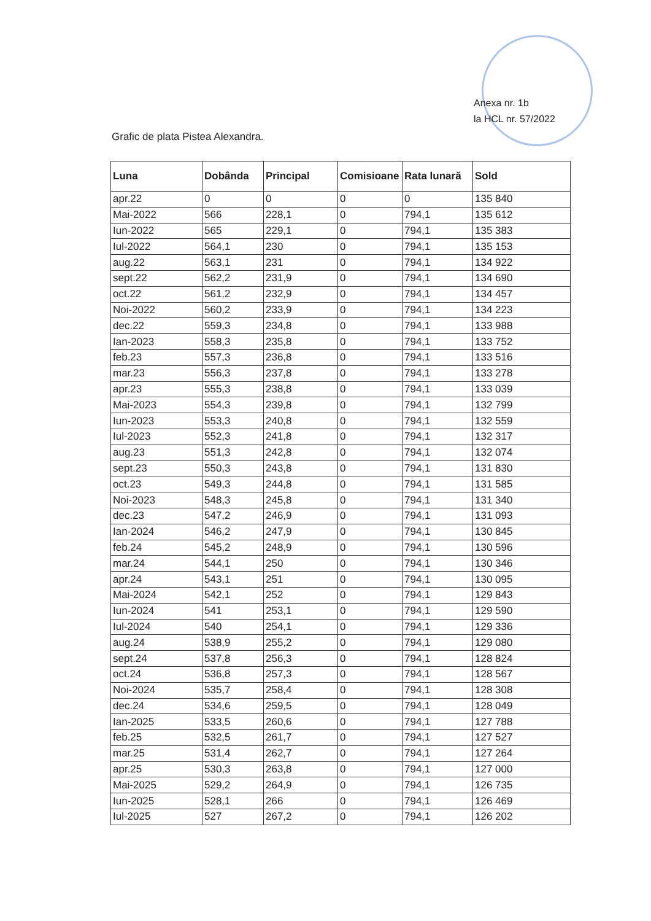Anexa nr. 1b
la HCL nr. 57/2022
Grafic de plata Pistea Alexandra.
| Luna | Dobânda | Principal | Comisioane | Rata lunară | Sold |
| --- | --- | --- | --- | --- | --- |
| apr.22 | 0 | 0 | 0 | 0 | 135 840 |
| Mai-2022 | 566 | 228,1 | 0 | 794,1 | 135 612 |
| Iun-2022 | 565 | 229,1 | 0 | 794,1 | 135 383 |
| Iul-2022 | 564,1 | 230 | 0 | 794,1 | 135 153 |
| aug.22 | 563,1 | 231 | 0 | 794,1 | 134 922 |
| sept.22 | 562,2 | 231,9 | 0 | 794,1 | 134 690 |
| oct.22 | 561,2 | 232,9 | 0 | 794,1 | 134 457 |
| Noi-2022 | 560,2 | 233,9 | 0 | 794,1 | 134 223 |
| dec.22 | 559,3 | 234,8 | 0 | 794,1 | 133 988 |
| Ian-2023 | 558,3 | 235,8 | 0 | 794,1 | 133 752 |
| feb.23 | 557,3 | 236,8 | 0 | 794,1 | 133 516 |
| mar.23 | 556,3 | 237,8 | 0 | 794,1 | 133 278 |
| apr.23 | 555,3 | 238,8 | 0 | 794,1 | 133 039 |
| Mai-2023 | 554,3 | 239,8 | 0 | 794,1 | 132 799 |
| Iun-2023 | 553,3 | 240,8 | 0 | 794,1 | 132 559 |
| Iul-2023 | 552,3 | 241,8 | 0 | 794,1 | 132 317 |
| aug.23 | 551,3 | 242,8 | 0 | 794,1 | 132 074 |
| sept.23 | 550,3 | 243,8 | 0 | 794,1 | 131 830 |
| oct.23 | 549,3 | 244,8 | 0 | 794,1 | 131 585 |
| Noi-2023 | 548,3 | 245,8 | 0 | 794,1 | 131 340 |
| dec.23 | 547,2 | 246,9 | 0 | 794,1 | 131 093 |
| Ian-2024 | 546,2 | 247,9 | 0 | 794,1 | 130 845 |
| feb.24 | 545,2 | 248,9 | 0 | 794,1 | 130 596 |
| mar.24 | 544,1 | 250 | 0 | 794,1 | 130 346 |
| apr.24 | 543,1 | 251 | 0 | 794,1 | 130 095 |
| Mai-2024 | 542,1 | 252 | 0 | 794,1 | 129 843 |
| Iun-2024 | 541 | 253,1 | 0 | 794,1 | 129 590 |
| Iul-2024 | 540 | 254,1 | 0 | 794,1 | 129 336 |
| aug.24 | 538,9 | 255,2 | 0 | 794,1 | 129 080 |
| sept.24 | 537,8 | 256,3 | 0 | 794,1 | 128 824 |
| oct.24 | 536,8 | 257,3 | 0 | 794,1 | 128 567 |
| Noi-2024 | 535,7 | 258,4 | 0 | 794,1 | 128 308 |
| dec.24 | 534,6 | 259,5 | 0 | 794,1 | 128 049 |
| Ian-2025 | 533,5 | 260,6 | 0 | 794,1 | 127 788 |
| feb.25 | 532,5 | 261,7 | 0 | 794,1 | 127 527 |
| mar.25 | 531,4 | 262,7 | 0 | 794,1 | 127 264 |
| apr.25 | 530,3 | 263,8 | 0 | 794,1 | 127 000 |
| Mai-2025 | 529,2 | 264,9 | 0 | 794,1 | 126 735 |
| Iun-2025 | 528,1 | 266 | 0 | 794,1 | 126 469 |
| Iul-2025 | 527 | 267,2 | 0 | 794,1 | 126 202 |